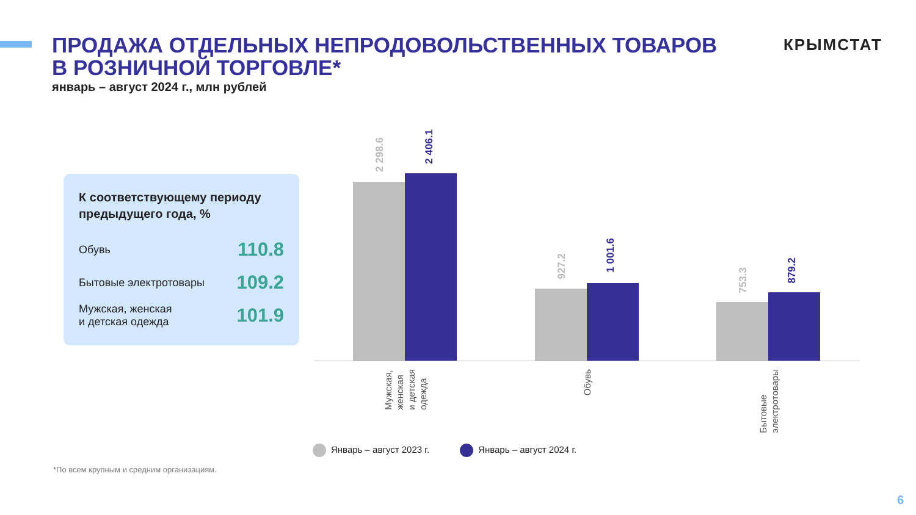ПРОДАЖА ОТДЕЛЬНЫХ НЕПРОДОВОЛЬСТВЕННЫХ ТОВАРОВ
В РОЗНИЧНОЙ ТОРГОВЛЕ*
январь – август 2024 г., млн рублей
КРЫМСТАТ
К соответствующему периоду предыдущего года, %
| Обувь | 110.8 |
| Бытовые электротовары | 109.2 |
| Мужская, женская и детская одежда | 101.9 |
2 298.6
2 406.1
927.2
1 001.6
753.3
879.2
Мужская,
женская
и детская
одежда
Обувь
Бытовые
электротовары
Январь – август 2023 г. Январь – август 2024 г.
*По всем крупным и средним организациям.
6